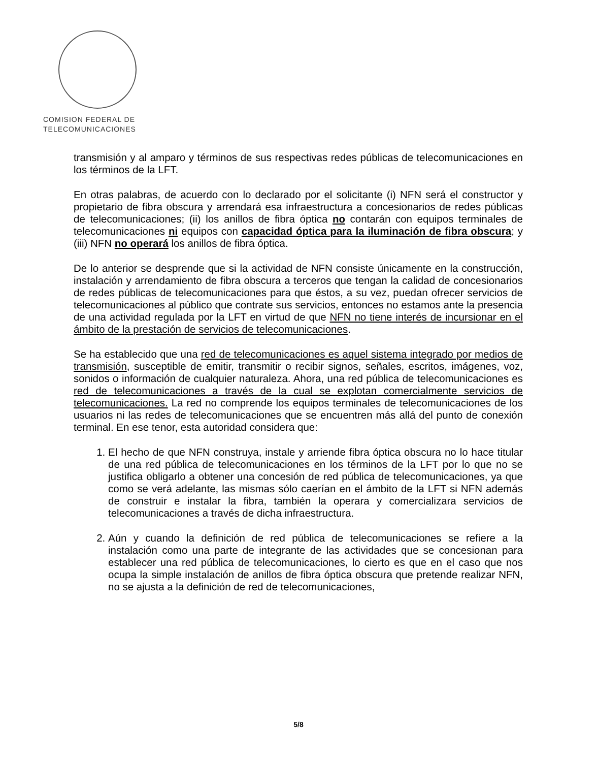COMISION FEDERAL DE
TELECOMUNICACIONES
transmisión y al amparo y términos de sus respectivas redes públicas de telecomunicaciones en los términos de la LFT.
En otras palabras, de acuerdo con lo declarado por el solicitante (i) NFN será el constructor y propietario de fibra obscura y arrendará esa infraestructura a concesionarios de redes públicas de telecomunicaciones; (ii) los anillos de fibra óptica no contarán con equipos terminales de telecomunicaciones ni equipos con capacidad óptica para la iluminación de fibra obscura; y (iii) NFN no operará los anillos de fibra óptica.
De lo anterior se desprende que si la actividad de NFN consiste únicamente en la construcción, instalación y arrendamiento de fibra obscura a terceros que tengan la calidad de concesionarios de redes públicas de telecomunicaciones para que éstos, a su vez, puedan ofrecer servicios de telecomunicaciones al público que contrate sus servicios, entonces no estamos ante la presencia de una actividad regulada por la LFT en virtud de que NFN no tiene interés de incursionar en el ámbito de la prestación de servicios de telecomunicaciones.
Se ha establecido que una red de telecomunicaciones es aquel sistema integrado por medios de transmisión, susceptible de emitir, transmitir o recibir signos, señales, escritos, imágenes, voz, sonidos o información de cualquier naturaleza. Ahora, una red pública de telecomunicaciones es red de telecomunicaciones a través de la cual se explotan comercialmente servicios de telecomunicaciones. La red no comprende los equipos terminales de telecomunicaciones de los usuarios ni las redes de telecomunicaciones que se encuentren más allá del punto de conexión terminal. En ese tenor, esta autoridad considera que:
1. El hecho de que NFN construya, instale y arriende fibra óptica obscura no lo hace titular de una red pública de telecomunicaciones en los términos de la LFT por lo que no se justifica obligarlo a obtener una concesión de red pública de telecomunicaciones, ya que como se verá adelante, las mismas sólo caerían en el ámbito de la LFT si NFN además de construir e instalar la fibra, también la operara y comercializara servicios de telecomunicaciones a través de dicha infraestructura.
2. Aún y cuando la definición de red pública de telecomunicaciones se refiere a la instalación como una parte de integrante de las actividades que se concesionan para establecer una red pública de telecomunicaciones, lo cierto es que en el caso que nos ocupa la simple instalación de anillos de fibra óptica obscura que pretende realizar NFN, no se ajusta a la definición de red de telecomunicaciones,
5/8